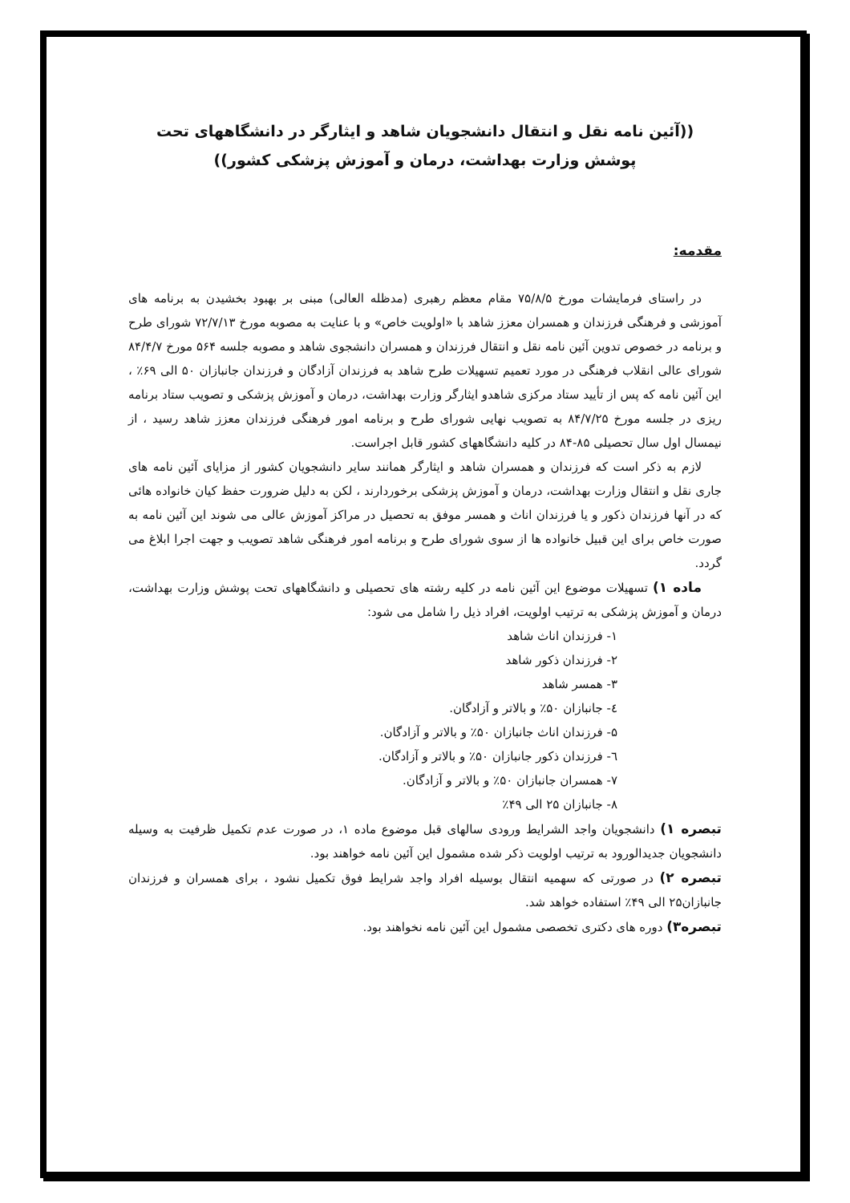((آئین نامه نقل و انتقال دانشجویان شاهد و ایثارگر در دانشگاههای تحت پوشش وزارت بهداشت، درمان و آموزش پزشکی کشور))
مقدمه:
در راستای فرمایشات مورخ ۷۵/۸/۵ مقام معظم رهبری (مدظله العالی) مبنی بر بهبود بخشیدن به برنامه های آموزشی و فرهنگی فرزندان و همسران معزز شاهد با «اولویت خاص» و با عنایت به مصوبه مورخ ۷۲/۷/۱۳ شورای طرح و برنامه در خصوص تدوین آئین نامه نقل و انتقال فرزندان و همسران دانشجوی شاهد و مصوبه جلسه ۵۶۴ مورخ ۸۴/۴/۷ شورای عالی انقلاب فرهنگی در مورد تعمیم تسهیلات طرح شاهد به فرزندان آزادگان و فرزندان جانبازان ۵۰ الی ۶۹٪ ، این آئین نامه که پس از تأیید ستاد مرکزی شاهدو ایثارگر وزارت بهداشت، درمان و آموزش پزشکی و تصویب ستاد برنامه ریزی در جلسه مورخ ۸۴/۷/۲۵ به تصویب نهایی شورای طرح و برنامه امور فرهنگی فرزندان معزز شاهد رسید ، از نیمسال اول سال تحصیلی ۸۵-۸۴ در کلیه دانشگاههای کشور قابل اجراست.
لازم به ذکر است که فرزندان و همسران شاهد و ایثارگر همانند سایر دانشجویان کشور از مزایای آئین نامه های جاری نقل و انتقال وزارت بهداشت، درمان و آموزش پزشکی برخوردارند ، لکن به دلیل ضرورت حفظ کیان خانواده هائی که در آنها فرزندان ذکور و یا فرزندان اناث و همسر موفق به تحصیل در مراکز آموزش عالی می شوند این آئین نامه به صورت خاص برای این قبیل خانواده ها از سوی شورای طرح و برنامه امور فرهنگی شاهد تصویب و جهت اجرا ابلاغ می گردد.
ماده ۱) تسهیلات موضوع این آئین نامه در کلیه رشته های تحصیلی و دانشگاههای تحت پوشش وزارت بهداشت، درمان و آموزش پزشکی به ترتیب اولویت، افراد ذیل را شامل می شود:
۱- فرزندان اناث شاهد
۲- فرزندان ذکور شاهد
۳- همسر شاهد
٤- جانبازان ۵۰٪ و بالاتر و آزادگان.
۵- فرزندان اناث جانبازان ۵۰٪ و بالاتر و آزادگان.
٦- فرزندان ذکور جانبازان ۵۰٪ و بالاتر و آزادگان.
۷- همسران جانبازان ۵۰٪ و بالاتر و آزادگان.
۸- جانبازان ۲۵ الی ۴۹٪
تبصره ۱) دانشجویان واجد الشرایط ورودی سالهای قبل موضوع ماده ۱، در صورت عدم تکمیل ظرفیت به وسیله دانشجویان جدیدالورود به ترتیب اولویت ذکر شده مشمول این آئین نامه خواهند بود.
تبصره ۲) در صورتی که سهمیه انتقال بوسیله افراد واجد شرایط فوق تکمیل نشود ، برای همسران و فرزندان جانبازان۲۵ الی ۴۹٪ استفاده خواهد شد.
تبصره۳) دوره های دکتری تخصصی مشمول این آئین نامه نخواهند بود.